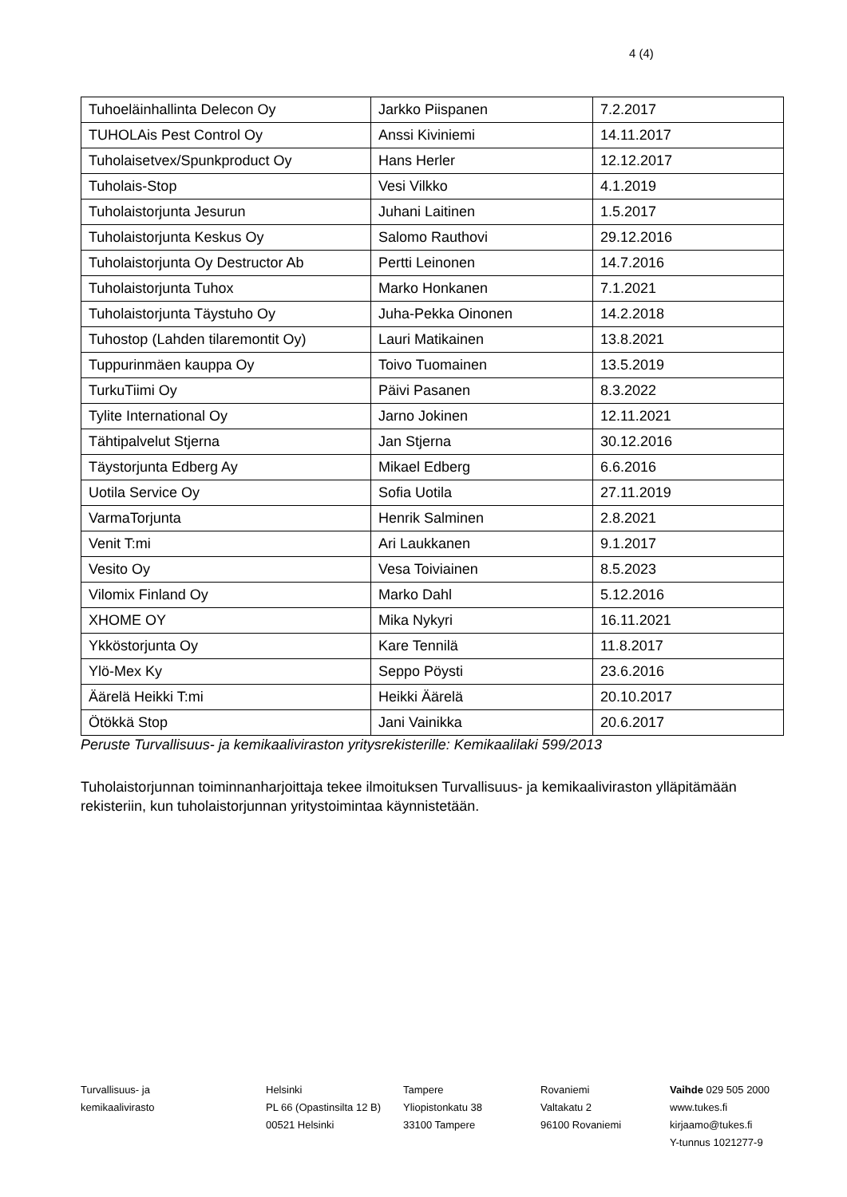4 (4)
| Tuhoeläinhallinta Delecon Oy | Jarkko Piispanen | 7.2.2017 |
| TUHOLAis Pest Control Oy | Anssi Kiviniemi | 14.11.2017 |
| Tuholaisetvex/Spunkproduct Oy | Hans Herler | 12.12.2017 |
| Tuholais-Stop | Vesi Vilkko | 4.1.2019 |
| Tuholaistorjunta Jesurun | Juhani Laitinen | 1.5.2017 |
| Tuholaistorjunta Keskus Oy | Salomo Rauthovi | 29.12.2016 |
| Tuholaistorjunta Oy Destructor Ab | Pertti Leinonen | 14.7.2016 |
| Tuholaistorjunta Tuhox | Marko Honkanen | 7.1.2021 |
| Tuholaistorjunta Täystuho Oy | Juha-Pekka Oinonen | 14.2.2018 |
| Tuhostop (Lahden tilaremontit Oy) | Lauri Matikainen | 13.8.2021 |
| Tuppurinmäen kauppa Oy | Toivo Tuomainen | 13.5.2019 |
| TurkuTiimi Oy | Päivi Pasanen | 8.3.2022 |
| Tylite International Oy | Jarno Jokinen | 12.11.2021 |
| Tähtipalvelut Stjerna | Jan Stjerna | 30.12.2016 |
| Täystorjunta Edberg Ay | Mikael Edberg | 6.6.2016 |
| Uotila Service Oy | Sofia Uotila | 27.11.2019 |
| VarmaTorjunta | Henrik Salminen | 2.8.2021 |
| Venit T:mi | Ari Laukkanen | 9.1.2017 |
| Vesito Oy | Vesa Toiviainen | 8.5.2023 |
| Vilomix Finland Oy | Marko Dahl | 5.12.2016 |
| XHOME OY | Mika Nykyri | 16.11.2021 |
| Ykköstorjunta Oy | Kare Tennilä | 11.8.2017 |
| Ylö-Mex Ky | Seppo Pöysti | 23.6.2016 |
| Äärelä Heikki T:mi | Heikki Äärelä | 20.10.2017 |
| Ötökkä Stop | Jani Vainikka | 20.6.2017 |
Peruste Turvallisuus- ja kemikaaliviraston yritysrekisterille: Kemikaalilaki 599/2013
Tuholaistorjunnan toiminnanharjoittaja tekee ilmoituksen Turvallisuus- ja kemikaaliviraston ylläpitämään rekisteriin, kun tuholaistorjunnan yritystoimintaa käynnistetään.
Turvallisuus- ja
kemikaalivirasto
Helsinki
PL 66 (Opastinsilta 12 B)
00521 Helsinki
Tampere
Yliopistonkatu 38
33100 Tampere
Rovaniemi
Valtakatu 2
96100 Rovaniemi
Vaihde 029 505 2000
www.tukes.fi
kirjaamo@tukes.fi
Y-tunnus 1021277-9